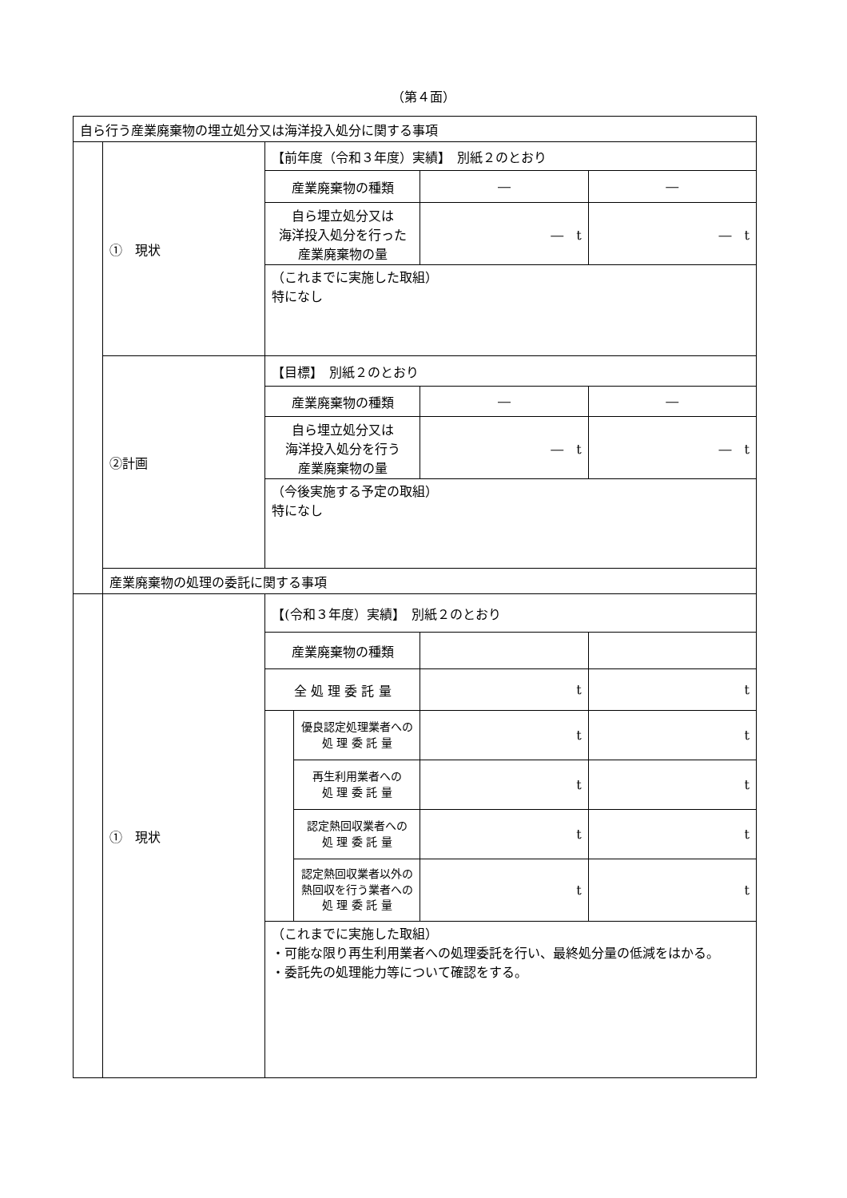（第４面）
| 自ら行う産業廃棄物の埋立処分又は海洋投入処分に関する事項 | | | | | |
| | ① 現状 | 【前年度（令和３年度）実績】 別紙２のとおり | | | |
| | | 産業廃棄物の種類 | | ― | ― |
| | | 自ら埋立処分又は 海洋投入処分を行った 産業廃棄物の量 | | ― t | ― t |
| | | （これまでに実施した取組） 特になし | | | |
| | ②計画 | 【目標】 別紙２のとおり | | | |
| | | 産業廃棄物の種類 | | ― | ― |
| | | 自ら埋立処分又は 海洋投入処分を行う 産業廃棄物の量 | | ― t | ― t |
| | | （今後実施する予定の取組） 特になし | | | |
| | 産業廃棄物の処理の委託に関する事項 | | | | |
| | ① 現状 | 【(令和３年度）実績】 別紙２のとおり | | | |
| | | 産業廃棄物の種類 | | | |
| | | 全 処 理 委 託 量 | | t | t |
| | | | 優良認定処理業者への 処 理 委 託 量 | t | t |
| | | | 再生利用業者への 処 理 委 託 量 | t | t |
| | | | 認定熱回収業者への 処 理 委 託 量 | t | t |
| | | | 認定熱回収業者以外の 熱回収を行う業者への 処 理 委 託 量 | t | t |
| | | （これまでに実施した取組） ・可能な限り再生利用業者への処理委託を行い、最終処分量の低減をはかる。 ・委託先の処理能力等について確認をする。 | | | |